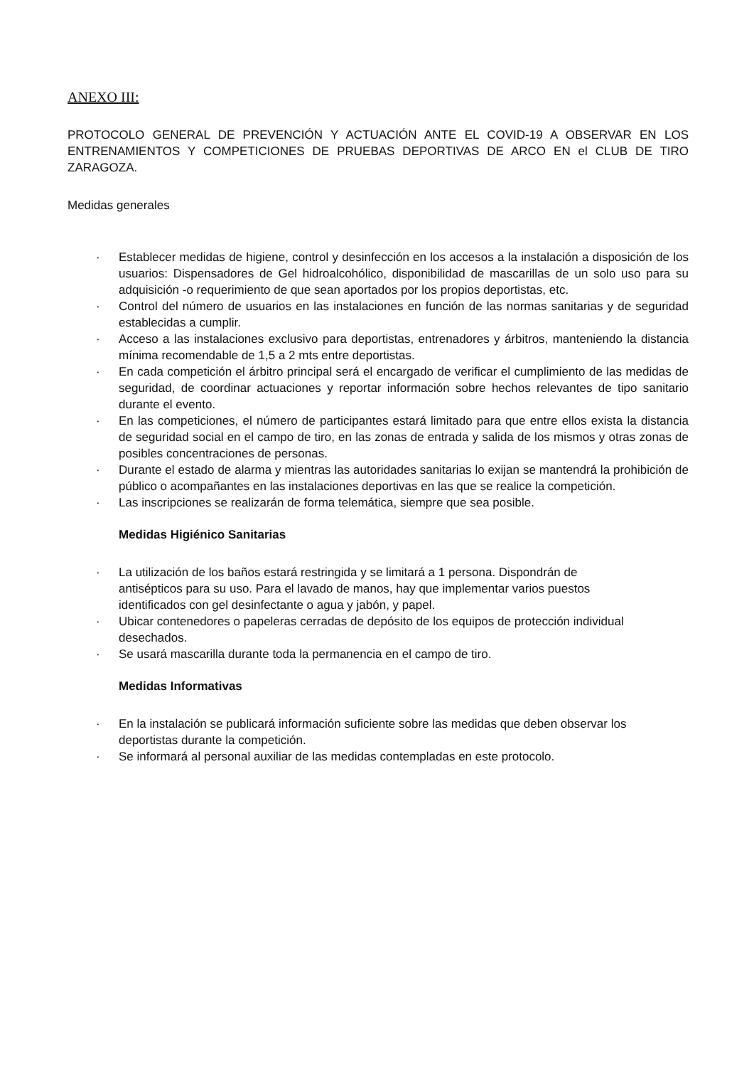ANEXO III:
PROTOCOLO GENERAL DE PREVENCIÓN Y ACTUACIÓN ANTE EL COVID-19 A OBSERVAR EN LOS ENTRENAMIENTOS Y COMPETICIONES DE PRUEBAS DEPORTIVAS DE ARCO EN el CLUB DE TIRO ZARAGOZA.
Medidas generales
· Establecer medidas de higiene, control y desinfección en los accesos a la instalación a disposición de los usuarios: Dispensadores de Gel hidroalcohólico, disponibilidad de mascarillas de un solo uso para su adquisición -o requerimiento de que sean aportados por los propios deportistas, etc.
· Control del número de usuarios en las instalaciones en función de las normas sanitarias y de seguridad establecidas a cumplir.
· Acceso a las instalaciones exclusivo para deportistas, entrenadores y árbitros, manteniendo la distancia mínima recomendable de 1,5 a 2 mts entre deportistas.
· En cada competición el árbitro principal será el encargado de verificar el cumplimiento de las medidas de seguridad, de coordinar actuaciones y reportar información sobre hechos relevantes de tipo sanitario durante el evento.
· En las competiciones, el número de participantes estará limitado para que entre ellos exista la distancia de seguridad social en el campo de tiro, en las zonas de entrada y salida de los mismos y otras zonas de posibles concentraciones de personas.
· Durante el estado de alarma y mientras las autoridades sanitarias lo exijan se mantendrá la prohibición de público o acompañantes en las instalaciones deportivas en las que se realice la competición.
· Las inscripciones se realizarán de forma telemática, siempre que sea posible.
Medidas Higiénico Sanitarias
· La utilización de los baños estará restringida y se limitará a 1 persona. Dispondrán de antisépticos para su uso. Para el lavado de manos, hay que implementar varios puestos identificados con gel desinfectante o agua y jabón, y papel.
· Ubicar contenedores o papeleras cerradas de depósito de los equipos de protección individual desechados.
· Se usará mascarilla durante toda la permanencia en el campo de tiro.
Medidas Informativas
· En la instalación se publicará información suficiente sobre las medidas que deben observar los deportistas durante la competición.
· Se informará al personal auxiliar de las medidas contempladas en este protocolo.